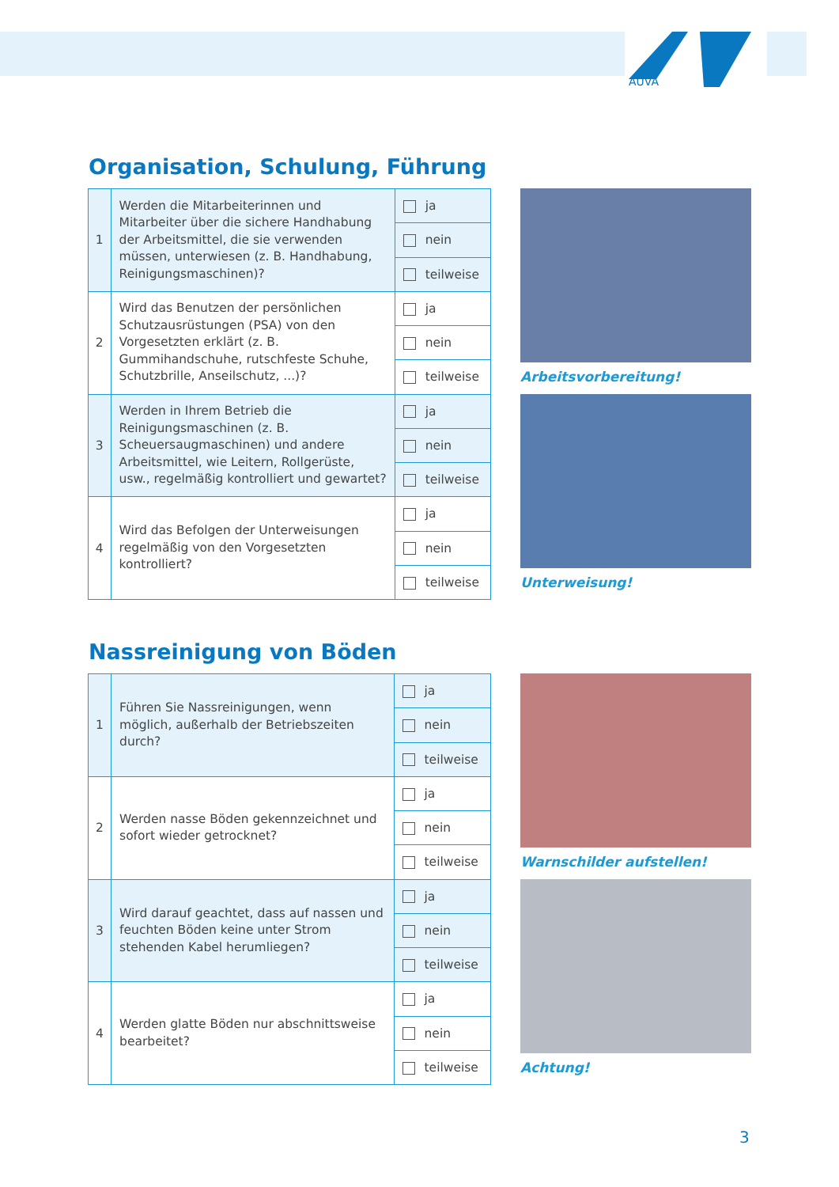AUVA
Organisation, Schulung, Führung
| 1 | Werden die Mitarbeiterinnen und Mitarbeiter über die sichere Handhabung der Arbeitsmittel, die sie verwenden müssen, unterwiesen (z. B. Handhabung, Reinigungsmaschinen)? | ja |
| | | nein |
| | | teilweise |
| 2 | Wird das Benutzen der persönlichen Schutzausrüstungen (PSA) von den Vorgesetzten erklärt (z. B. Gummihandschuhe, rutschfeste Schuhe, Schutzbrille, Anseilschutz, ...)? | ja |
| | | nein |
| | | teilweise |
| 3 | Werden in Ihrem Betrieb die Reinigungsmaschinen (z. B. Scheuersaugmaschinen) und andere Arbeitsmittel, wie Leitern, Rollgerüste, usw., regelmäßig kontrolliert und gewartet? | ja |
| | | nein |
| | | teilweise |
| 4 | Wird das Befolgen der Unterweisungen regelmäßig von den Vorgesetzten kontrolliert? | ja |
| | | nein |
| | | teilweise |
Arbeitsvorbereitung!
Unterweisung!
Nassreinigung von Böden
| 1 | Führen Sie Nassreinigungen, wenn möglich, außerhalb der Betriebszeiten durch? | ja |
| | | nein |
| | | teilweise |
| 2 | Werden nasse Böden gekennzeichnet und sofort wieder getrocknet? | ja |
| | | nein |
| | | teilweise |
| 3 | Wird darauf geachtet, dass auf nassen und feuchten Böden keine unter Strom stehenden Kabel herumliegen? | ja |
| | | nein |
| | | teilweise |
| 4 | Werden glatte Böden nur abschnittsweise bearbeitet? | ja |
| | | nein |
| | | teilweise |
Warnschilder aufstellen!
Achtung!
3